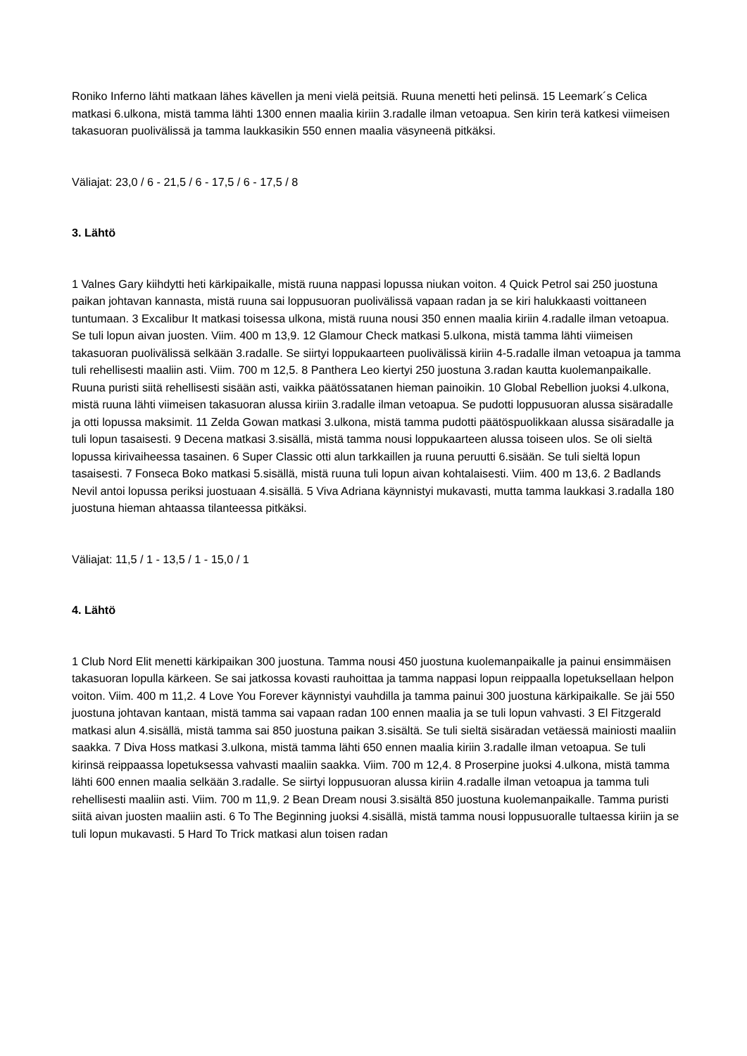Roniko Inferno lähti matkaan lähes kävellen ja meni vielä peitsiä. Ruuna menetti heti pelinsä. 15 Leemark´s Celica matkasi 6.ulkona, mistä tamma lähti 1300 ennen maalia kiriin 3.radalle ilman vetoapua. Sen kirin terä katkesi viimeisen takasuoran puolivälissä ja tamma laukkasikin 550 ennen maalia väsyneenä pitkäksi.
Väliajat: 23,0 / 6 - 21,5 / 6 - 17,5 / 6 - 17,5 / 8
3. Lähtö
1 Valnes Gary kiihdytti heti kärkipaikalle, mistä ruuna nappasi lopussa niukan voiton. 4 Quick Petrol sai 250 juostuna paikan johtavan kannasta, mistä ruuna sai loppusuoran puolivälissä vapaan radan ja se kiri halukkaasti voittaneen tuntumaan. 3 Excalibur It matkasi toisessa ulkona, mistä ruuna nousi 350 ennen maalia kiriin 4.radalle ilman vetoapua. Se tuli lopun aivan juosten. Viim. 400 m 13,9. 12 Glamour Check matkasi 5.ulkona, mistä tamma lähti viimeisen takasuoran puolivälissä selkään 3.radalle. Se siirtyi loppukaarteen puolivälissä kiriin 4-5.radalle ilman vetoapua ja tamma tuli rehellisesti maaliin asti. Viim. 700 m 12,5. 8 Panthera Leo kiertyi 250 juostuna 3.radan kautta kuolemanpaikalle. Ruuna puristi siitä rehellisesti sisään asti, vaikka päätössatanen hieman painoikin. 10 Global Rebellion juoksi 4.ulkona, mistä ruuna lähti viimeisen takasuoran alussa kiriin 3.radalle ilman vetoapua. Se pudotti loppusuoran alussa sisäradalle ja otti lopussa maksimit. 11 Zelda Gowan matkasi 3.ulkona, mistä tamma pudotti päätöspuolikkaan alussa sisäradalle ja tuli lopun tasaisesti. 9 Decena matkasi 3.sisällä, mistä tamma nousi loppukaarteen alussa toiseen ulos. Se oli sieltä lopussa kirivaiheessa tasainen. 6 Super Classic otti alun tarkkaillen ja ruuna peruutti 6.sisään. Se tuli sieltä lopun tasaisesti. 7 Fonseca Boko matkasi 5.sisällä, mistä ruuna tuli lopun aivan kohtalaisesti. Viim. 400 m 13,6. 2 Badlands Nevil antoi lopussa periksi juostuaan 4.sisällä. 5 Viva Adriana käynnistyi mukavasti, mutta tamma laukkasi 3.radalla 180 juostuna hieman ahtaassa tilanteessa pitkäksi.
Väliajat: 11,5 / 1 - 13,5 / 1 - 15,0 / 1
4. Lähtö
1 Club Nord Elit menetti kärkipaikan 300 juostuna. Tamma nousi 450 juostuna kuolemanpaikalle ja painui ensimmäisen takasuoran lopulla kärkeen. Se sai jatkossa kovasti rauhoittaa ja tamma nappasi lopun reippaalla lopetuksellaan helpon voiton. Viim. 400 m 11,2. 4 Love You Forever käynnistyi vauhdilla ja tamma painui 300 juostuna kärkipaikalle. Se jäi 550 juostuna johtavan kantaan, mistä tamma sai vapaan radan 100 ennen maalia ja se tuli lopun vahvasti. 3 El Fitzgerald matkasi alun 4.sisällä, mistä tamma sai 850 juostuna paikan 3.sisältä. Se tuli sieltä sisäradan vetäessä mainiosti maaliin saakka. 7 Diva Hoss matkasi 3.ulkona, mistä tamma lähti 650 ennen maalia kiriin 3.radalle ilman vetoapua. Se tuli kirinsä reippaassa lopetuksessa vahvasti maaliin saakka. Viim. 700 m 12,4. 8 Proserpine juoksi 4.ulkona, mistä tamma lähti 600 ennen maalia selkään 3.radalle. Se siirtyi loppusuoran alussa kiriin 4.radalle ilman vetoapua ja tamma tuli rehellisesti maaliin asti. Viim. 700 m 11,9. 2 Bean Dream nousi 3.sisältä 850 juostuna kuolemanpaikalle. Tamma puristi siitä aivan juosten maaliin asti. 6 To The Beginning juoksi 4.sisällä, mistä tamma nousi loppusuoralle tultaessa kiriin ja se tuli lopun mukavasti. 5 Hard To Trick matkasi alun toisen radan